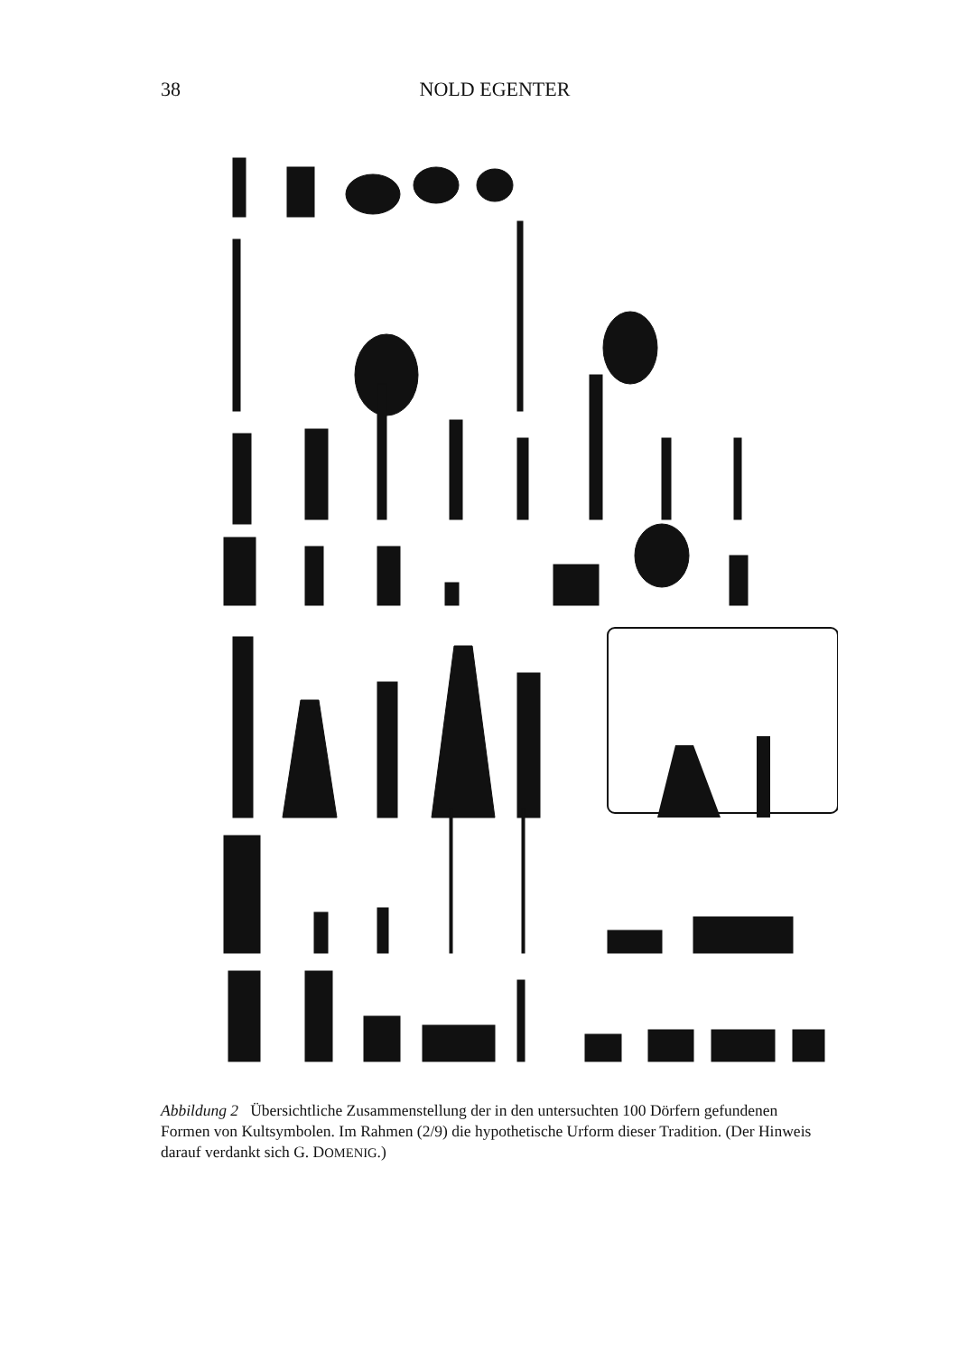38 NOLD EGENTER
Abbildung 2 Übersichtliche Zusammenstellung der in den untersuchten 100 Dörfern gefundenen Formen von Kultsymbolen. Im Rahmen (2/9) die hypothetische Urform dieser Tradition. (Der Hinweis darauf verdankt sich G. DOMENIG.)